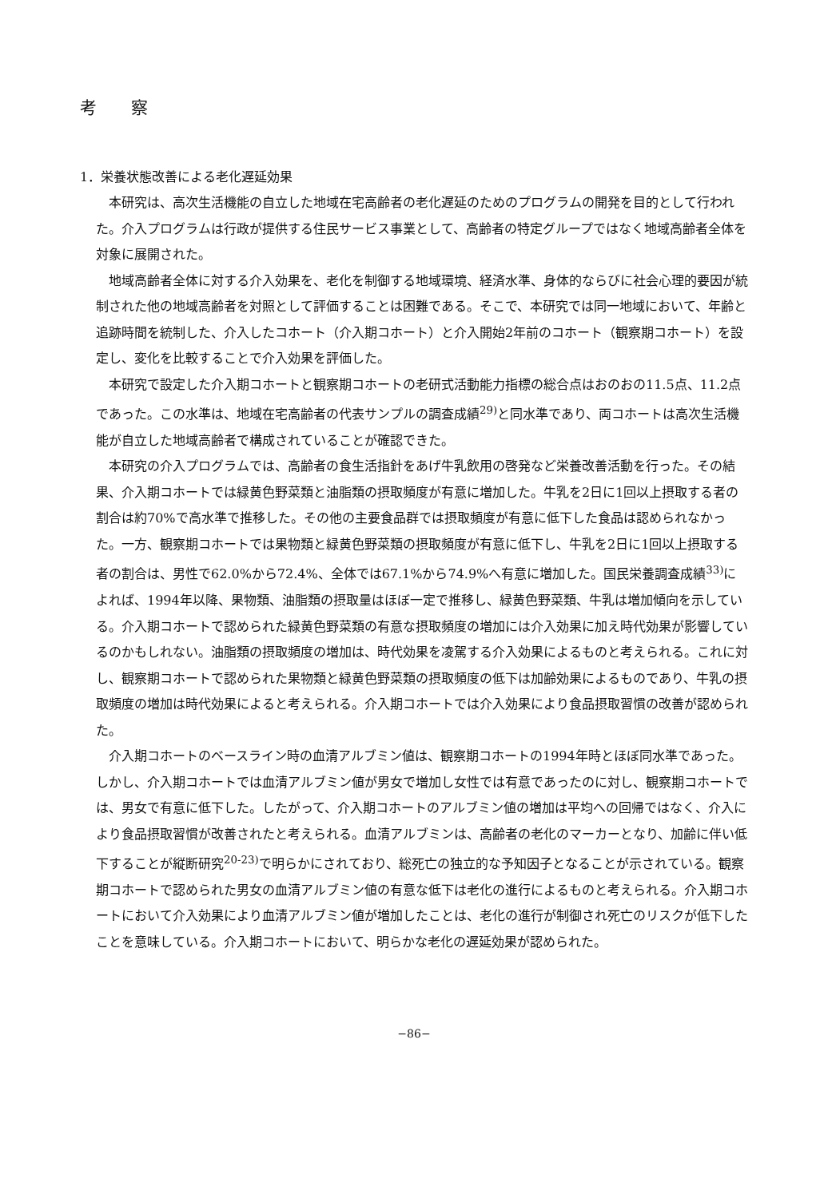考 察
1．栄養状態改善による老化遅延効果
本研究は、高次生活機能の自立した地域在宅高齢者の老化遅延のためのプログラムの開発を目的として行われた。介入プログラムは行政が提供する住民サービス事業として、高齢者の特定グループではなく地域高齢者全体を対象に展開された。
地域高齢者全体に対する介入効果を、老化を制御する地域環境、経済水準、身体的ならびに社会心理的要因が統制された他の地域高齢者を対照として評価することは困難である。そこで、本研究では同一地域において、年齢と追跡時間を統制した、介入したコホート（介入期コホート）と介入開始2年前のコホート（観察期コホート）を設定し、変化を比較することで介入効果を評価した。
本研究で設定した介入期コホートと観察期コホートの老研式活動能力指標の総合点はおのおの11.5点、11.2点であった。この水準は、地域在宅高齢者の代表サンプルの調査成績<sup>29)</sup>と同水準であり、両コホートは高次生活機能が自立した地域高齢者で構成されていることが確認できた。
本研究の介入プログラムでは、高齢者の食生活指針をあげ牛乳飲用の啓発など栄養改善活動を行った。その結果、介入期コホートでは緑黄色野菜類と油脂類の摂取頻度が有意に増加した。牛乳を2日に1回以上摂取する者の割合は約70%で高水準で推移した。その他の主要食品群では摂取頻度が有意に低下した食品は認められなかった。一方、観察期コホートでは果物類と緑黄色野菜類の摂取頻度が有意に低下し、牛乳を2日に1回以上摂取する者の割合は、男性で62.0%から72.4%、全体では67.1%から74.9%へ有意に増加した。国民栄養調査成績<sup>33)</sup>によれば、1994年以降、果物類、油脂類の摂取量はほぼ一定で推移し、緑黄色野菜類、牛乳は増加傾向を示している。介入期コホートで認められた緑黄色野菜類の有意な摂取頻度の増加には介入効果に加え時代効果が影響しているのかもしれない。油脂類の摂取頻度の増加は、時代効果を凌駕する介入効果によるものと考えられる。これに対し、観察期コホートで認められた果物類と緑黄色野菜類の摂取頻度の低下は加齢効果によるものであり、牛乳の摂取頻度の増加は時代効果によると考えられる。介入期コホートでは介入効果により食品摂取習慣の改善が認められた。
介入期コホートのベースライン時の血清アルブミン値は、観察期コホートの1994年時とほぼ同水準であった。しかし、介入期コホートでは血清アルブミン値が男女で増加し女性では有意であったのに対し、観察期コホートでは、男女で有意に低下した。したがって、介入期コホートのアルブミン値の増加は平均への回帰ではなく、介入により食品摂取習慣が改善されたと考えられる。血清アルブミンは、高齢者の老化のマーカーとなり、加齢に伴い低下することが縦断研究<sup>20-23)</sup>で明らかにされており、総死亡の独立的な予知因子となることが示されている。観察期コホートで認められた男女の血清アルブミン値の有意な低下は老化の進行によるものと考えられる。介入期コホートにおいて介入効果により血清アルブミン値が増加したことは、老化の進行が制御され死亡のリスクが低下したことを意味している。介入期コホートにおいて、明らかな老化の遅延効果が認められた。
−86−